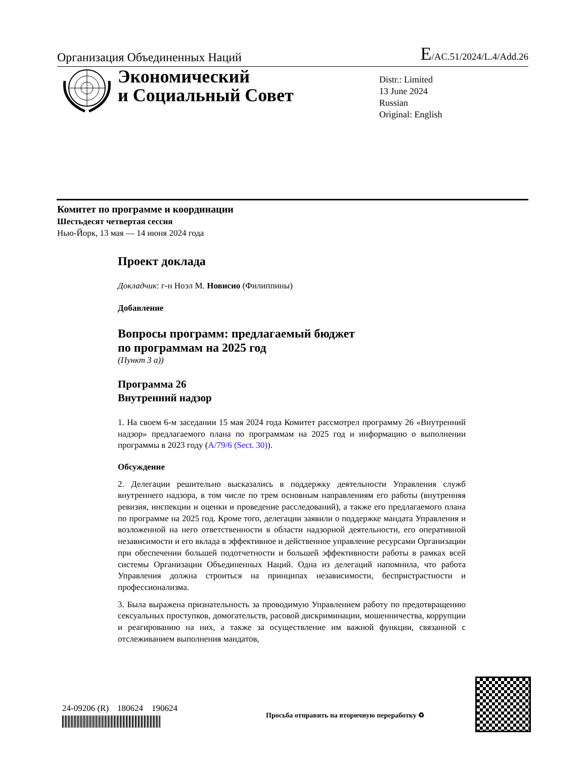Организация Объединенных Наций E/AC.51/2024/L.4/Add.26
Экономический
и Социальный Совет
Distr.: Limited
13 June 2024
Russian
Original: English
Комитет по программе и координации
Шестьдесят четвертая сессия
Нью-Йорк, 13 мая — 14 июня 2024 года
Проект доклада
Докладчик: г-н Ноэл М. Новисио (Филиппины)
Добавление
Вопросы программ: предлагаемый бюджет
по программам на 2025 год
(Пункт 3 a))
Программа 26
Внутренний надзор
1. На своем 6-м заседании 15 мая 2024 года Комитет рассмотрел программу 26 «Внутренний надзор» предлагаемого плана по программам на 2025 год и информацию о выполнении программы в 2023 году (A/79/6 (Sect. 30)).
Обсуждение
2. Делегации решительно высказались в поддержку деятельности Управления служб внутреннего надзора, в том числе по трем основным направлениям его работы (внутренняя ревизия, инспекции и оценки и проведение расследований), а также его предлагаемого плана по программе на 2025 год. Кроме того, делегации заявили о поддержке мандата Управления и возложенной на него ответственности в области надзорной деятельности, его оперативной независимости и его вклада в эффективное и действенное управление ресурсами Организации при обеспечении большей подотчетности и большей эффективности работы в рамках всей системы Организации Объединенных Наций. Одна из делегаций напомнила, что работа Управления должна строиться на принципах независимости, беспристрастности и профессионализма.
3. Была выражена признательность за проводимую Управлением работу по предотвращению сексуальных проступков, домогательств, расовой дискриминации, мошенничества, коррупции и реагированию на них, а также за осуществление им важной функции, связанной с отслеживанием выполнения мандатов,
24-09206 (R) 180624 190624
Просьба отправить на вторичную переработку ♻